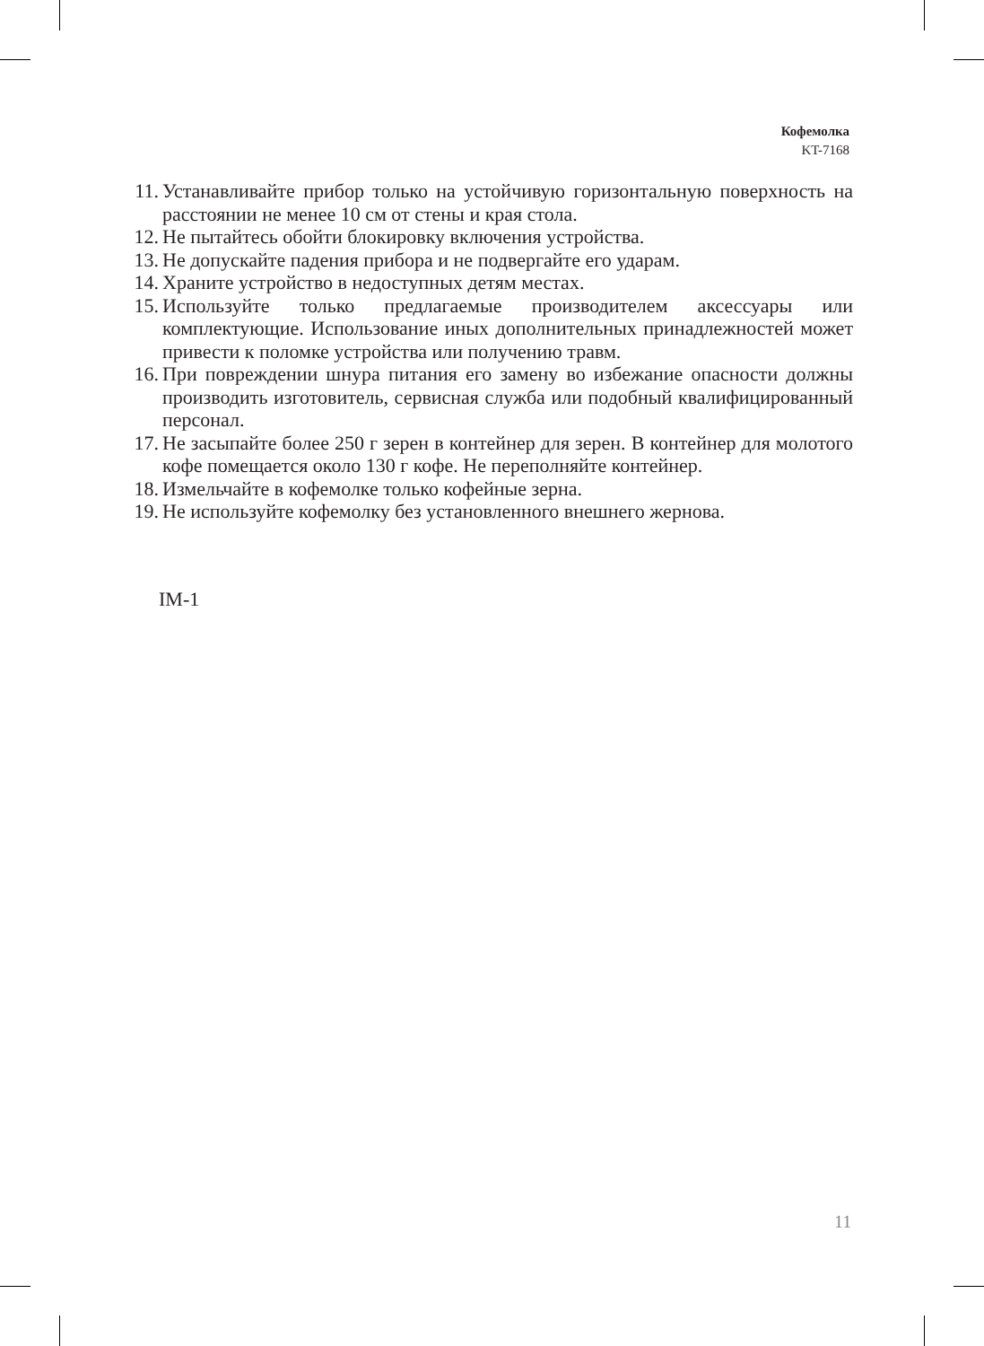Кофемолка
KT-7168
11. Устанавливайте прибор только на устойчивую горизонтальную поверхность на расстоянии не менее 10 см от стены и края стола.
12. Не пытайтесь обойти блокировку включения устройства.
13. Не допускайте падения прибора и не подвергайте его ударам.
14. Храните устройство в недоступных детям местах.
15. Используйте только предлагаемые производителем аксессуары или комплектующие. Использование иных дополнительных принадлежностей может привести к поломке устройства или получению травм.
16. При повреждении шнура питания его замену во избежание опасности должны производить изготовитель, сервисная служба или подобный квалифицированный персонал.
17. Не засыпайте более 250 г зерен в контейнер для зерен. В контейнер для молотого кофе помещается около 130 г кофе. Не переполняйте контейнер.
18. Измельчайте в кофемолке только кофейные зерна.
19. Не используйте кофемолку без установленного внешнего жернова.
IM-1
11